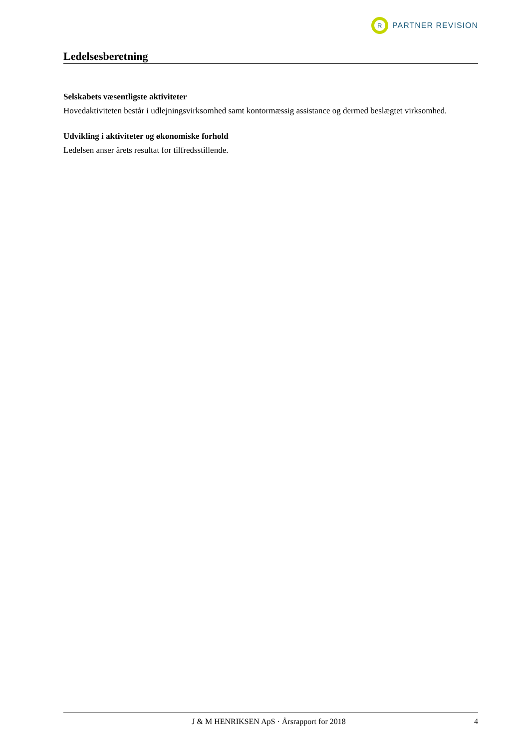R
PARTNER REVISION
Ledelsesberetning
Selskabets væsentligste aktiviteter
Hovedaktiviteten består i udlejningsvirksomhed samt kontormæssig assistance og dermed beslægtet virksomhed.
Udvikling i aktiviteter og økonomiske forhold
Ledelsen anser årets resultat for tilfredsstillende.
J & M HENRIKSEN ApS · Årsrapport for 2018 4